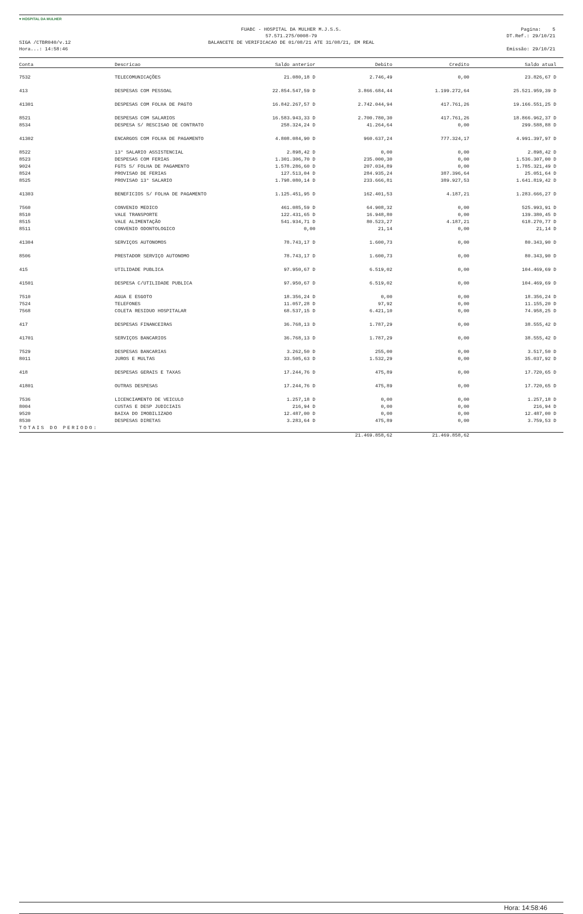♥ HOSPITAL DA MULHER
SIGA /CTBR040/v.12
Hora...: 14:58:46
FUABC - HOSPITAL DA MULHER M.J.S.S.
57.571.275/0008-79
BALANCETE DE VERIFICACAO DE 01/08/21 ATE 31/08/21, EM REAL
Pagina: 5
DT.Ref.: 29/10/21
Emissão: 29/10/21
| Conta | Descricao | Saldo anterior | Debito | Credito | Saldo atual |
| --- | --- | --- | --- | --- | --- |
| 7532 | TELECOMUNICAÇÕES | 21.080,18 D | 2.746,49 | 0,00 | 23.826,67 D |
| 413 | DESPESAS COM PESSOAL | 22.854.547,59 D | 3.866.684,44 | 1.199.272,64 | 25.521.959,39 D |
| 41301 | DESPESAS COM FOLHA DE PAGTO | 16.842.267,57 D | 2.742.044,94 | 417.761,26 | 19.166.551,25 D |
| 8521 | DESPESAS COM SALARIOS | 16.583.943,33 D | 2.700.780,30 | 417.761,26 | 18.866.962,37 D |
| 8534 | DESPESA S/ RESCISAO DE CONTRATO | 258.324,24 D | 41.264,64 | 0,00 | 299.588,88 D |
| 41302 | ENCARGOS COM FOLHA DE PAGAMENTO | 4.808.084,90 D | 960.637,24 | 777.324,17 | 4.991.397,97 D |
| 8522 | 13° SALARIO ASSISTENCIAL | 2.898,42 D | 0,00 | 0,00 | 2.898,42 D |
| 8523 | DESPESAS COM FERIAS | 1.301.306,70 D | 235.000,30 | 0,00 | 1.536.307,00 D |
| 9024 | FGTS S/ FOLHA DE PAGAMENTO | 1.578.286,60 D | 207.034,89 | 0,00 | 1.785.321,49 D |
| 8524 | PROVISAO DE FERIAS | 127.513,04 D | 284.935,24 | 387.396,64 | 25.051,64 D |
| 8525 | PROVISAO 13° SALARIO | 1.798.080,14 D | 233.666,81 | 389.927,53 | 1.641.819,42 D |
| 41303 | BENEFICIOS S/ FOLHA DE PAGAMENTO | 1.125.451,95 D | 162.401,53 | 4.187,21 | 1.283.666,27 D |
| 7560 | CONVENIO MEDICO | 461.085,59 D | 64.908,32 | 0,00 | 525.993,91 D |
| 8510 | VALE TRANSPORTE | 122.431,65 D | 16.948,80 | 0,00 | 139.380,45 D |
| 8515 | VALE ALIMENTAÇÃO | 541.934,71 D | 80.523,27 | 4.187,21 | 618.270,77 D |
| 8511 | CONVENIO ODONTOLOGICO | 0,00 | 21,14 | 0,00 | 21,14 D |
| 41304 | SERVIÇOS AUTONOMOS | 78.743,17 D | 1.600,73 | 0,00 | 80.343,90 D |
| 8506 | PRESTADOR SERVIÇO AUTONOMO | 78.743,17 D | 1.600,73 | 0,00 | 80.343,90 D |
| 415 | UTILIDADE PUBLICA | 97.950,67 D | 6.519,02 | 0,00 | 104.469,69 D |
| 41501 | DESPESA C/UTILIDADE PUBLICA | 97.950,67 D | 6.519,02 | 0,00 | 104.469,69 D |
| 7510 | AGUA E ESGOTO | 18.356,24 D | 0,00 | 0,00 | 18.356,24 D |
| 7524 | TELEFONES | 11.057,28 D | 97,92 | 0,00 | 11.155,20 D |
| 7568 | COLETA RESIDUO HOSPITALAR | 68.537,15 D | 6.421,10 | 0,00 | 74.958,25 D |
| 417 | DESPESAS FINANCEIRAS | 36.768,13 D | 1.787,29 | 0,00 | 38.555,42 D |
| 41701 | SERVIÇOS BANCARIOS | 36.768,13 D | 1.787,29 | 0,00 | 38.555,42 D |
| 7529 | DESPESAS BANCARIAS | 3.262,50 D | 255,00 | 0,00 | 3.517,50 D |
| 8011 | JUROS E MULTAS | 33.505,63 D | 1.532,29 | 0,00 | 35.037,92 D |
| 418 | DESPESAS GERAIS E TAXAS | 17.244,76 D | 475,89 | 0,00 | 17.720,65 D |
| 41801 | OUTRAS DESPESAS | 17.244,76 D | 475,89 | 0,00 | 17.720,65 D |
| 7536 | LICENCIAMENTO DE VEICULO | 1.257,18 D | 0,00 | 0,00 | 1.257,18 D |
| 8004 | CUSTAS E DESP JUDICIAIS | 216,94 D | 0,00 | 0,00 | 216,94 D |
| 9520 | BAIXA DO IMOBILIZADO | 12.487,00 D | 0,00 | 0,00 | 12.487,00 D |
| 8530 | DESPESAS DIRETAS | 3.283,64 D | 475,89 | 0,00 | 3.759,53 D |
| TOTAIS DO PERIODO: | | | | | |
| | | | 21.469.858,62 | 21.469.858,62 | |
Hora: 14:58:46